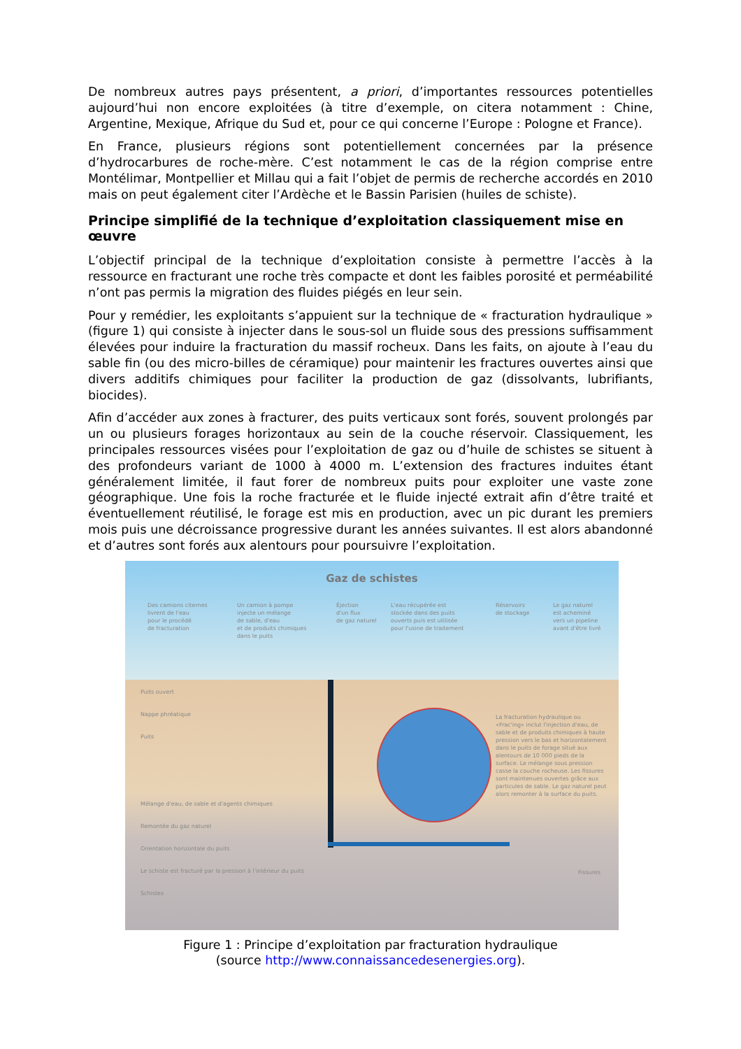De nombreux autres pays présentent, a priori, d’importantes ressources potentielles aujourd’hui non encore exploitées (à titre d’exemple, on citera notamment : Chine, Argentine, Mexique, Afrique du Sud et, pour ce qui concerne l’Europe : Pologne et France).
En France, plusieurs régions sont potentiellement concernées par la présence d’hydrocarbures de roche-mère. C’est notamment le cas de la région comprise entre Montélimar, Montpellier et Millau qui a fait l’objet de permis de recherche accordés en 2010 mais on peut également citer l’Ardèche et le Bassin Parisien (huiles de schiste).
Principe simplifié de la technique d’exploitation classiquement mise en œuvre
L’objectif principal de la technique d’exploitation consiste à permettre l’accès à la ressource en fracturant une roche très compacte et dont les faibles porosité et perméabilité n’ont pas permis la migration des fluides piégés en leur sein.
Pour y remédier, les exploitants s’appuient sur la technique de « fracturation hydraulique » (figure 1) qui consiste à injecter dans le sous-sol un fluide sous des pressions suffisamment élevées pour induire la fracturation du massif rocheux. Dans les faits, on ajoute à l’eau du sable fin (ou des micro-billes de céramique) pour maintenir les fractures ouvertes ainsi que divers additifs chimiques pour faciliter la production de gaz (dissolvants, lubrifiants, biocides).
Afin d’accéder aux zones à fracturer, des puits verticaux sont forés, souvent prolongés par un ou plusieurs forages horizontaux au sein de la couche réservoir. Classiquement, les principales ressources visées pour l’exploitation de gaz ou d’huile de schistes se situent à des profondeurs variant de 1000 à 4000 m. L’extension des fractures induites étant généralement limitée, il faut forer de nombreux puits pour exploiter une vaste zone géographique. Une fois la roche fracturée et le fluide injecté extrait afin d’être traité et éventuellement réutilisé, le forage est mis en production, avec un pic durant les premiers mois puis une décroissance progressive durant les années suivantes. Il est alors abandonné et d’autres sont forés aux alentours pour poursuivre l’exploitation.
Gaz de schistes
Des camions citernes
livrent de l'eau
pour le procédé
de fracturation
Un camion à pompe
injecte un mélange
de sable, d'eau
et de produits chimiques
dans le puits
Éjection
d'un flux
de gaz naturel
L'eau récupérée est
stockée dans des puits
ouverts puis est utilisée
pour l'usine de traitement
Réservoirs
de stockage
Le gaz naturel
est acheminé
vers un pipeline
avant d'être livré
Puits ouvert
Nappe phréatique
Puits
Mélange d'eau, de sable et d'agents chimiques
Remontée du gaz naturel
Orientation horizontale du puits
Le schiste est fracturé par la pression à l'intérieur du puits
Schistes
La fracturation hydraulique ou «Frac'ing» inclut l'injection d'eau, de sable et de produits chimiques à haute pression vers le bas et horizontalement dans le puits de forage situé aux alentours de 10 000 pieds de la surface. Le mélange sous pression casse la couche rocheuse. Les fissures sont maintenues ouvertes grâce aux particules de sable. Le gaz naturel peut alors remonter à la surface du puits.
Fissures
Figure 1 : Principe d’exploitation par fracturation hydraulique
(source http://www.connaissancedesenergies.org).